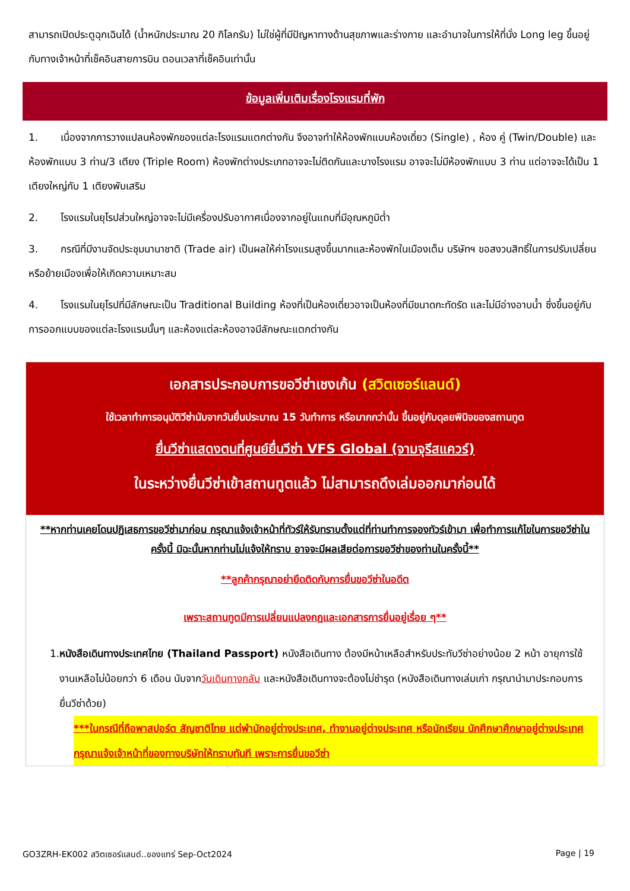สามารถเปิดประตูฉุกเฉินได้ (น้ำหนักประมาณ 20 กิโลกรัม) ไม่ใช่ผู้ที่มีปัญหาทางด้านสุขภาพและร่างกาย และอำนาจในการให้ที่นั่ง Long leg ขึ้นอยู่กับทางเจ้าหน้าที่เช็คอินสายการบิน ตอนเวลาที่เช็คอินเท่านั้น
ข้อมูลเพิ่มเติมเรื่องโรงแรมที่พัก
1. เนื่องจากการวางแปลนห้องพักของแต่ละโรงแรมแตกต่างกัน จึงอาจทำให้ห้องพักแบบห้องเดี่ยว (Single) , ห้อง คู่ (Twin/Double) และห้องพักแบบ 3 ท่าน/3 เตียง (Triple Room) ห้องพักต่างประเภทอาจจะไม่ติดกันและบางโรงแรม อาจจะไม่มีห้องพักแบบ 3 ท่าน แต่อาจจะได้เป็น 1 เตียงใหญ่กับ 1 เตียงพับเสริม
2. โรงแรมในยุโรปส่วนใหญ่อาจจะไม่มีเครื่องปรับอากาศเนื่องจากอยู่ในแถบที่มีอุณหภูมิต่ำ
3. กรณีที่มีงานจัดประชุมนานาชาติ (Trade air) เป็นผลให้ค่าโรงแรมสูงขึ้นมากและห้องพักในเมืองเต็ม บริษัทฯ ขอสงวนสิทธิ์ในการปรับเปลี่ยนหรือย้ายเมืองเพื่อให้เกิดความเหมาะสม
4. โรงแรมในยุโรปที่มีลักษณะเป็น Traditional Building ห้องที่เป็นห้องเดี่ยวอาจเป็นห้องที่มีขนาดกะทัดรัด และไม่มีอ่างอาบน้ำ ซึ่งขึ้นอยู่กับการออกแบบของแต่ละโรงแรมนั้นๆ และห้องแต่ละห้องอาจมีลักษณะแตกต่างกัน
เอกสารประกอบการขอวีซ่าเชงเก้น (สวิตเซอร์แลนด์)
ใช้เวลาทำการอนุมัติวีซ่านับจากวันยื่นประมาณ 15 วันทำการ หรือมากกว่านั้น ขึ้นอยู่กับดุลยพินิจของสถานทูต
ยื่นวีซ่าแสดงตนที่ศูนย์ยื่นวีซ่า VFS Global (จามจุรีสแควร์)
ในระหว่างยื่นวีซ่าเข้าสถานทูตแล้ว ไม่สามารถดึงเล่มออกมาก่อนได้
**หากท่านเคยโดนปฏิเสธการขอวีซ่ามาก่อน กรุณาแจ้งเจ้าหน้าที่ทัวร์ให้รับทราบตั้งแต่ที่ท่านทำการจองทัวร์เข้ามา เพื่อทำการแก้ไขในการขอวีซ่าในครั้งนี้ มิฉะนั้นหากท่านไม่แจ้งให้ทราบ อาจจะมีผลเสียต่อการขอวีซ่าของท่านในครั้งนี้**
**ลูกค้ากรุณาอย่ายึดติดกับการยื่นขอวีซ่าในอดีต
เพราะสถานทูตมีการเปลี่ยนแปลงกฎและเอกสารการยื่นอยู่เรื่อย ๆ**
1. หนังสือเดินทางประเทศไทย (Thailand Passport) หนังสือเดินทาง ต้องมีหน้าเหลือสำหรับประทับวีซ่าอย่างน้อย 2 หน้า อายุการใช้งานเหลือไม่น้อยกว่า 6 เดือน นับจากวันเดินทางกลับ และหนังสือเดินทางจะต้องไม่ชำรุด (หนังสือเดินทางเล่มเก่า กรุณานำมาประกอบการยื่นวีซ่าด้วย)
***ในกรณีที่ถือพาสปอร์ต สัญชาติไทย แต่พำนักอยู่ต่างประเทศ, ทำงานอยู่ต่างประเทศ หรือนักเรียน นักศึกษาศึกษาอยู่ต่างประเทศ กรุณาแจ้งเจ้าหน้าที่ของทางบริษัทให้ทราบทันที เพราะการยื่นขอวีซ่า
GO3ZRH-EK002 สวิตเซอร์แลนด์..ของแทร่ Sep-Oct2024 Page | 19